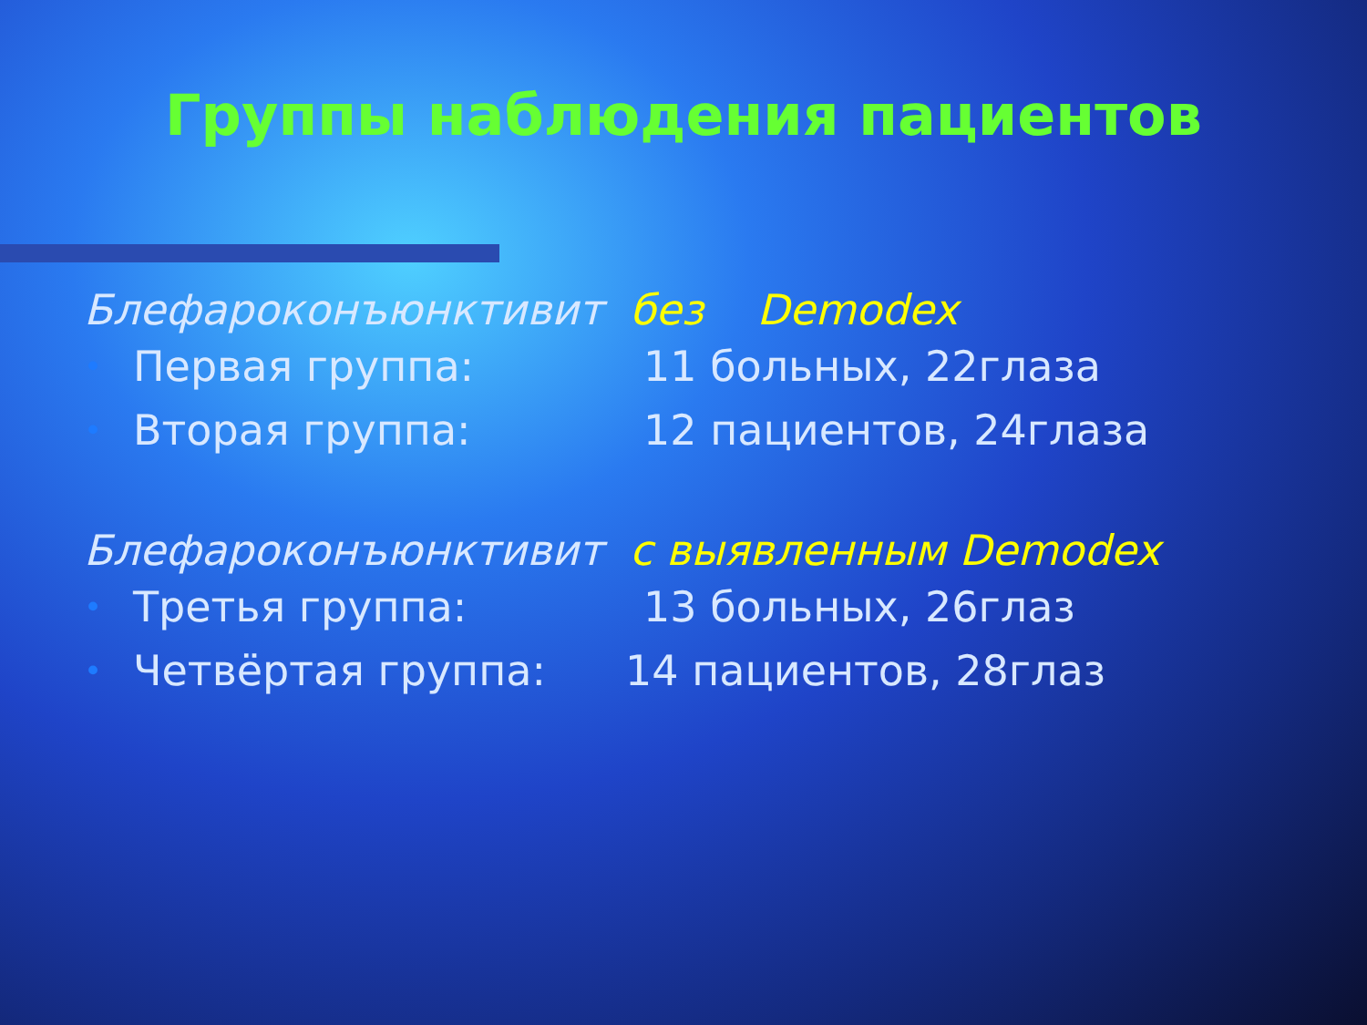Группы наблюдения пациентов
Блефароконъюнктивит без Demodex
• Первая группа: 11 больных, 22глаза
• Вторая группа: 12 пациентов, 24глаза
Блефароконъюнктивит с выявленным Demodex
• Третья группа: 13 больных, 26глаз
• Четвёртая группа: 14 пациентов, 28глаз